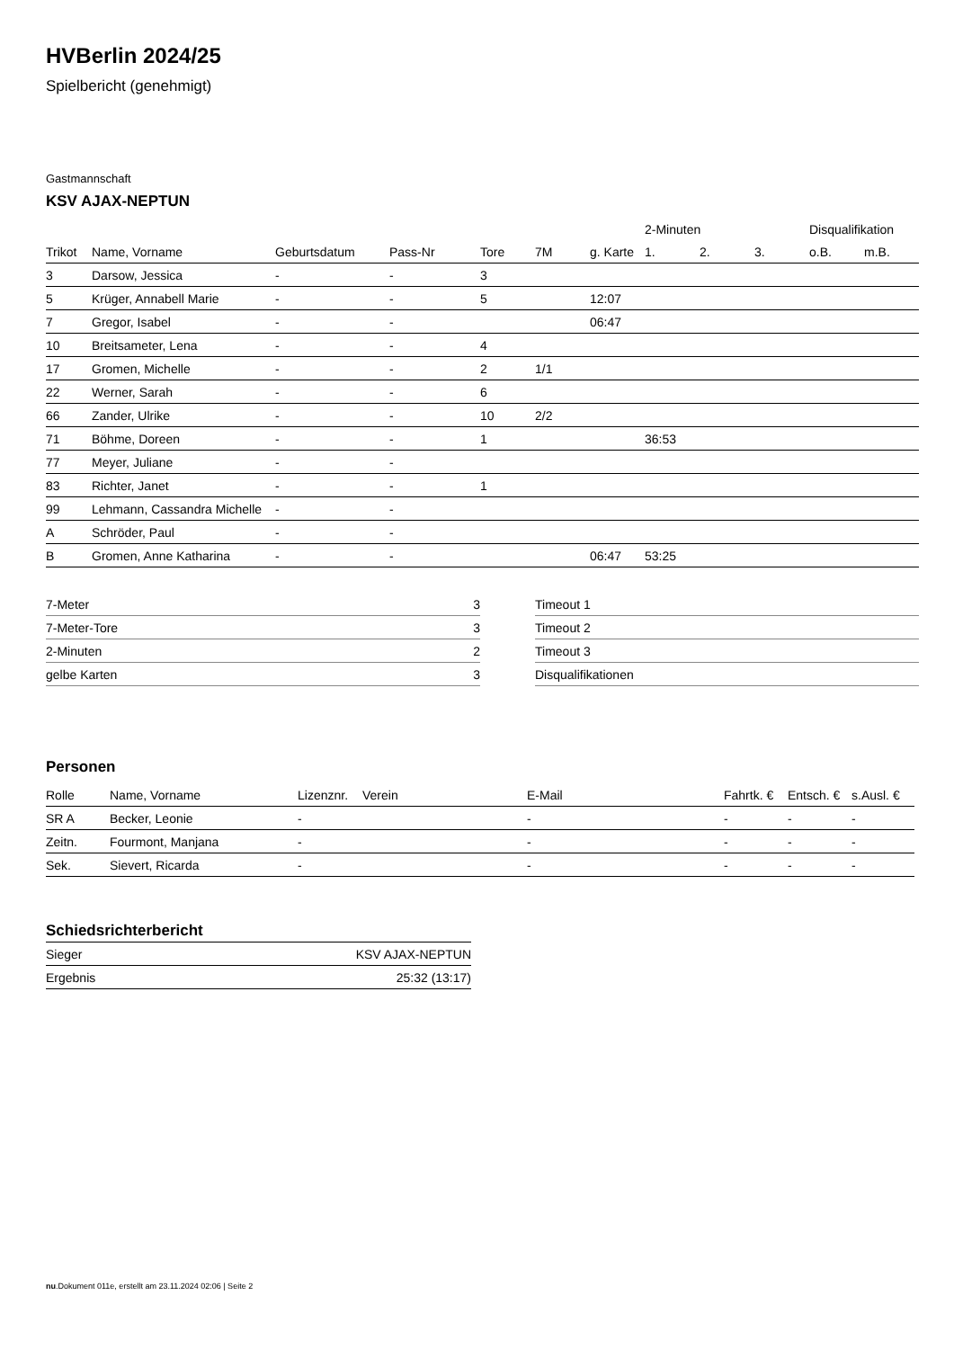HVBerlin 2024/25
Spielbericht (genehmigt)
Gastmannschaft
KSV AJAX-NEPTUN
| | | | | | | | 2-Minuten | | | Disqualifikation | |
| --- | --- | --- | --- | --- | --- | --- | --- | --- | --- | --- | --- |
| Trikot | Name, Vorname | Geburtsdatum | Pass-Nr | Tore | 7M | g. Karte | 1. | 2. | 3. | o.B. | m.B. |
| 3 | Darsow, Jessica | - | - | 3 | | | | | | | |
| 5 | Krüger, Annabell Marie | - | - | 5 | | 12:07 | | | | | |
| 7 | Gregor, Isabel | - | - | | | 06:47 | | | | | |
| 10 | Breitsameter, Lena | - | - | 4 | | | | | | | |
| 17 | Gromen, Michelle | - | - | 2 | 1/1 | | | | | | |
| 22 | Werner, Sarah | - | - | 6 | | | | | | | |
| 66 | Zander, Ulrike | - | - | 10 | 2/2 | | | | | | |
| 71 | Böhme, Doreen | - | - | 1 | | | 36:53 | | | | |
| 77 | Meyer, Juliane | - | - | | | | | | | | |
| 83 | Richter, Janet | - | - | 1 | | | | | | | |
| 99 | Lehmann, Cassandra Michelle | - | - | | | | | | | | |
| A | Schröder, Paul | - | - | | | | | | | | |
| B | Gromen, Anne Katharina | - | - | | | 06:47 | 53:25 | | | | |
| 7-Meter | 3 |
| 7-Meter-Tore | 3 |
| 2-Minuten | 2 |
| gelbe Karten | 3 |
| Timeout 1 |
| Timeout 2 |
| Timeout 3 |
| Disqualifikationen |
Personen
| Rolle | Name, Vorname | Lizenznr. | Verein | E-Mail | Fahrtk. € | Entsch. € | s.Ausl. € |
| --- | --- | --- | --- | --- | --- | --- | --- |
| SR A | Becker, Leonie | - | | - | - | - | - |
| Zeitn. | Fourmont, Manjana | - | | - | - | - | - |
| Sek. | Sievert, Ricarda | - | | - | - | - | - |
Schiedsrichterbericht
| Sieger | KSV AJAX-NEPTUN |
| Ergebnis | 25:32 (13:17) |
nu.Dokument 011e, erstellt am 23.11.2024 02:06 | Seite 2